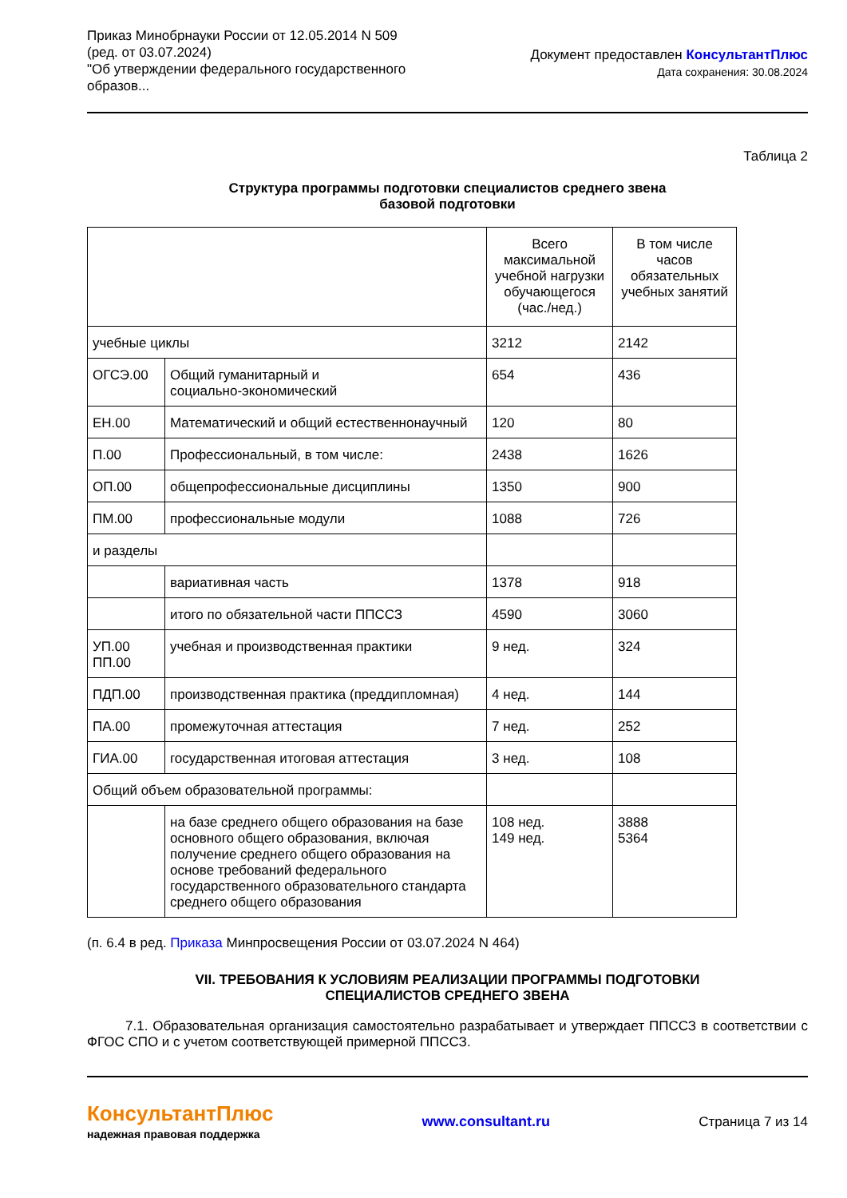Приказ Минобрнауки России от 12.05.2014 N 509
(ред. от 03.07.2024)
"Об утверждении федерального государственного
образов...
Документ предоставлен КонсультантПлюс
Дата сохранения: 30.08.2024
Таблица 2
Структура программы подготовки специалистов среднего звена
базовой подготовки
| | | Всего максимальной учебной нагрузки обучающегося (час./нед.) | В том числе часов обязательных учебных занятий |
| учебные циклы | | 3212 | 2142 |
| ОГСЭ.00 | Общий гуманитарный и социально-экономический | 654 | 436 |
| ЕН.00 | Математический и общий естественнонаучный | 120 | 80 |
| П.00 | Профессиональный, в том числе: | 2438 | 1626 |
| ОП.00 | общепрофессиональные дисциплины | 1350 | 900 |
| ПМ.00 | профессиональные модули | 1088 | 726 |
| и разделы | | | |
| | вариативная часть | 1378 | 918 |
| | итого по обязательной части ППССЗ | 4590 | 3060 |
| УП.00 ПП.00 | учебная и производственная практики | 9 нед. | 324 |
| ПДП.00 | производственная практика (преддипломная) | 4 нед. | 144 |
| ПА.00 | промежуточная аттестация | 7 нед. | 252 |
| ГИА.00 | государственная итоговая аттестация | 3 нед. | 108 |
| Общий объем образовательной программы: | | | |
| | на базе среднего общего образования на базе основного общего образования, включая получение среднего общего образования на основе требований федерального государственного образовательного стандарта среднего общего образования | 108 нед. 149 нед. | 3888 5364 |
(п. 6.4 в ред. Приказа Минпросвещения России от 03.07.2024 N 464)
VII. ТРЕБОВАНИЯ К УСЛОВИЯМ РЕАЛИЗАЦИИ ПРОГРАММЫ ПОДГОТОВКИ
СПЕЦИАЛИСТОВ СРЕДНЕГО ЗВЕНА
7.1. Образовательная организация самостоятельно разрабатывает и утверждает ППССЗ в соответствии с ФГОС СПО и с учетом соответствующей примерной ППССЗ.
КонсультантПлюс
надежная правовая поддержка
www.consultant.ru Страница 7 из 14